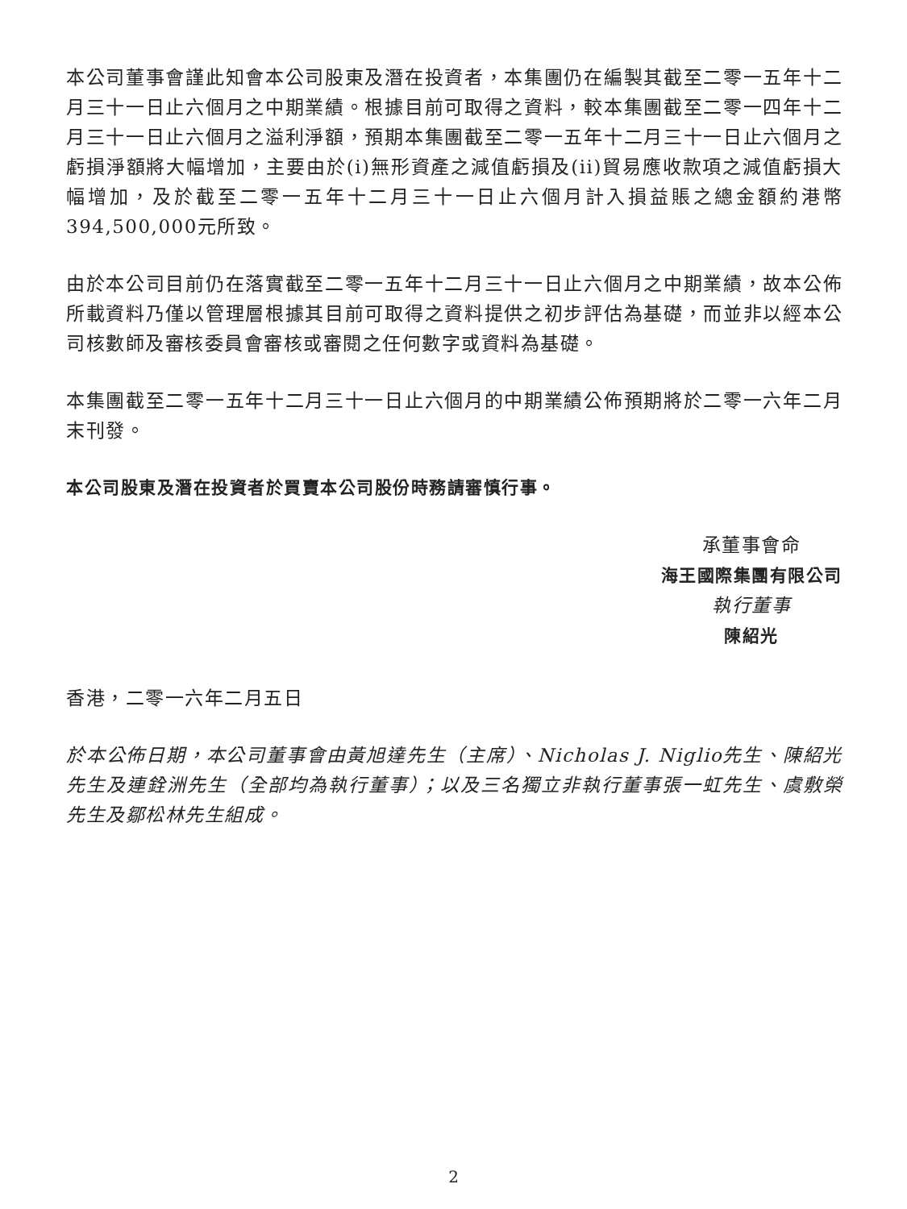本公司董事會謹此知會本公司股東及潛在投資者，本集團仍在編製其截至二零一五年十二月三十一日止六個月之中期業績。根據目前可取得之資料，較本集團截至二零一四年十二月三十一日止六個月之溢利淨額，預期本集團截至二零一五年十二月三十一日止六個月之虧損淨額將大幅增加，主要由於(i)無形資產之減值虧損及(ii)貿易應收款項之減值虧損大幅增加，及於截至二零一五年十二月三十一日止六個月計入損益賬之總金額約港幣394,500,000元所致。
由於本公司目前仍在落實截至二零一五年十二月三十一日止六個月之中期業績，故本公佈所載資料乃僅以管理層根據其目前可取得之資料提供之初步評估為基礎，而並非以經本公司核數師及審核委員會審核或審閱之任何數字或資料為基礎。
本集團截至二零一五年十二月三十一日止六個月的中期業績公佈預期將於二零一六年二月末刊發。
本公司股東及潛在投資者於買賣本公司股份時務請審慎行事。
承董事會命
海王國際集團有限公司
執行董事
陳紹光
香港，二零一六年二月五日
於本公佈日期，本公司董事會由黃旭達先生（主席）、Nicholas J. Niglio先生、陳紹光先生及連銓洲先生（全部均為執行董事）；以及三名獨立非執行董事張一虹先生、虞敷榮先生及鄒松林先生組成。
2